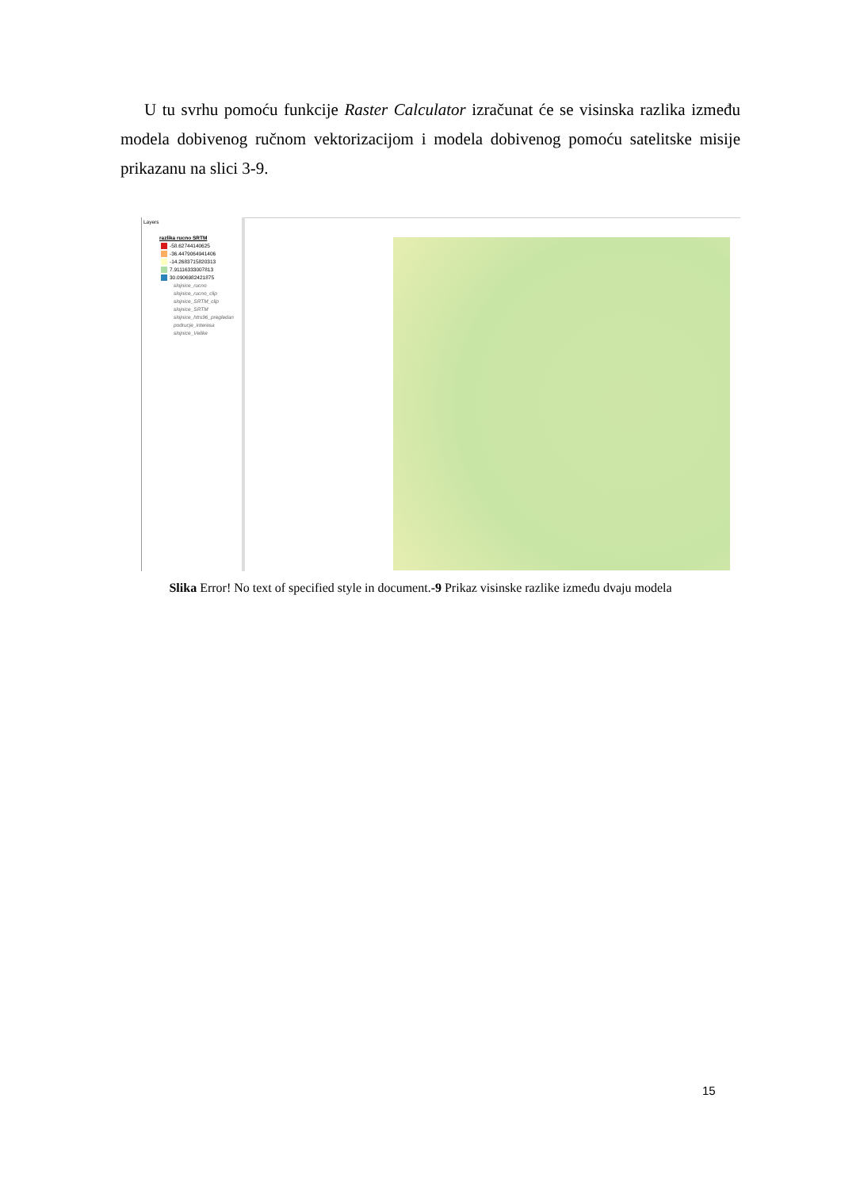U tu svrhu pomoću funkcije Raster Calculator izračunat će se visinska razlika između modela dobivenog ručnom vektorizacijom i modela dobivenog pomoću satelitske misije prikazanu na slici 3-9.
Layers
razlika rucno SRTM
-58.62744140625
-36.4479064941406
-14.2683715820313
7.91116333007813
30.0906982421875
slojnice_rucno
slojnice_rucno_clip
slojnice_SRTM_clip
slojnice_SRTM
slojnice_htrs96_pregledan
podrucje_interesa
slojnice_Velike
Slika Error! No text of specified style in document.-9 Prikaz visinske razlike između dvaju modela
15